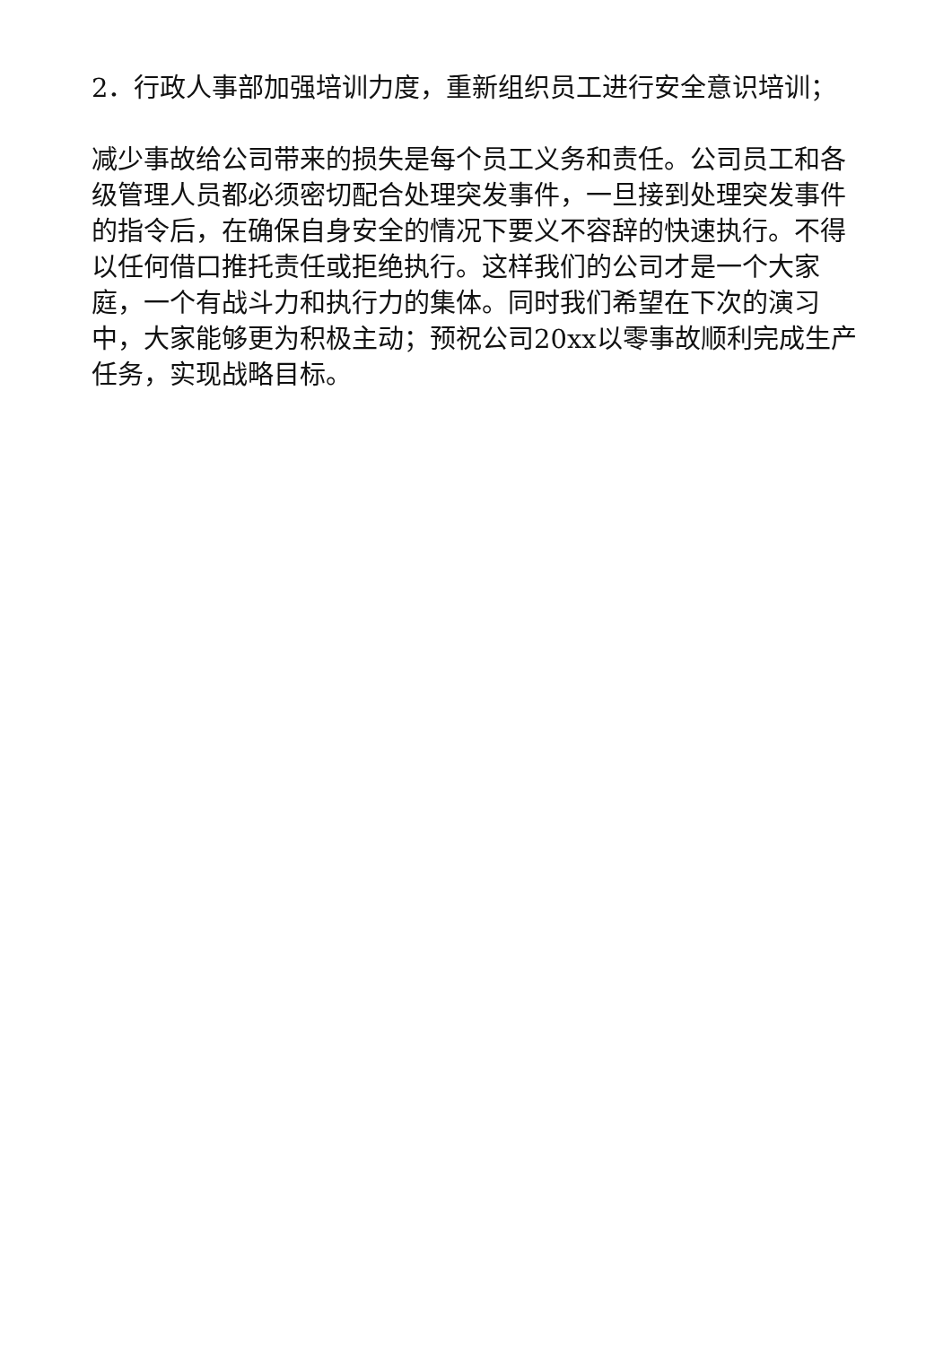2．行政人事部加强培训力度，重新组织员工进行安全意识培训；
减少事故给公司带来的损失是每个员工义务和责任。公司员工和各级管理人员都必须密切配合处理突发事件，一旦接到处理突发事件的指令后，在确保自身安全的情况下要义不容辞的快速执行。不得以任何借口推托责任或拒绝执行。这样我们的公司才是一个大家庭，一个有战斗力和执行力的集体。同时我们希望在下次的演习中，大家能够更为积极主动；预祝公司20xx以零事故顺利完成生产任务，实现战略目标。